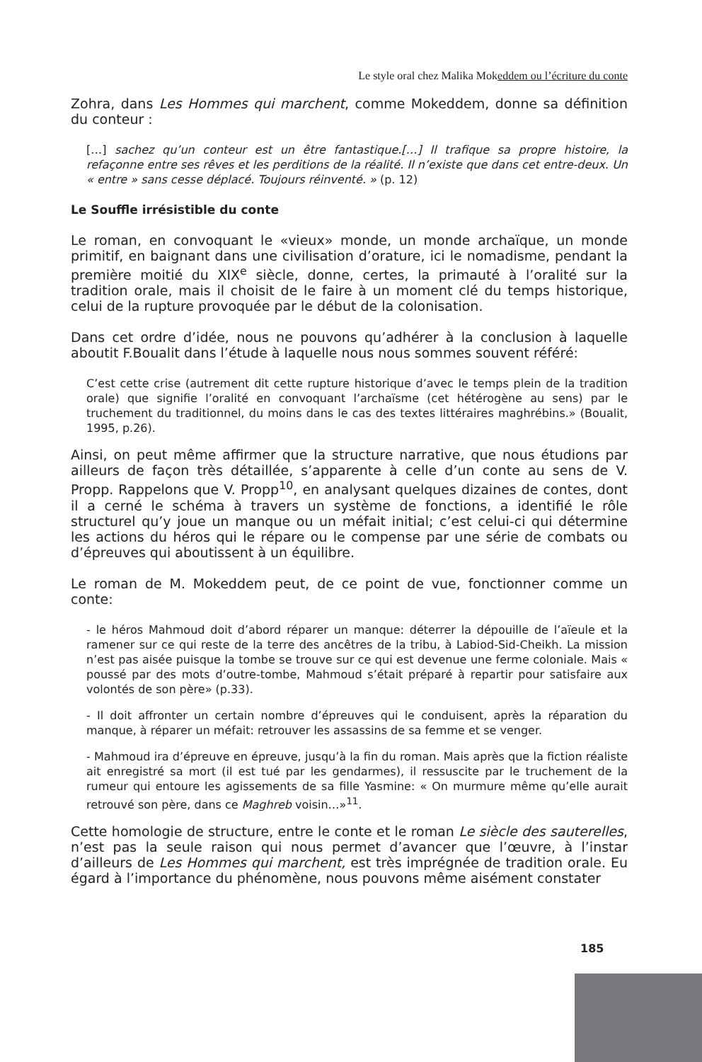Le style oral chez Malika Mokeddem ou l’écriture du conte
Zohra, dans Les Hommes qui marchent, comme Mokeddem, donne sa définition du conteur :
[…] sachez qu’un conteur est un être fantastique.[…] Il trafique sa propre histoire, la refaçonne entre ses rêves et les perditions de la réalité. Il n’existe que dans cet entre-deux. Un « entre » sans cesse déplacé. Toujours réinventé. » (p. 12)
Le Souffle irrésistible du conte
Le roman, en convoquant le «vieux» monde, un monde archaïque, un monde primitif, en baignant dans une civilisation d’orature, ici le nomadisme, pendant la première moitié du XIX<sup>e</sup> siècle, donne, certes, la primauté à l’oralité sur la tradition orale, mais il choisit de le faire à un moment clé du temps historique, celui de la rupture provoquée par le début de la colonisation.
Dans cet ordre d’idée, nous ne pouvons qu’adhérer à la conclusion à laquelle aboutit F.Boualit dans l’étude à laquelle nous nous sommes souvent référé:
C’est cette crise (autrement dit cette rupture historique d’avec le temps plein de la tradition orale) que signifie l’oralité en convoquant l’archaïsme (cet hétérogène au sens) par le truchement du traditionnel, du moins dans le cas des textes littéraires maghrébins.» (Boualit, 1995, p.26).
Ainsi, on peut même affirmer que la structure narrative, que nous étudions par ailleurs de façon très détaillée, s’apparente à celle d’un conte au sens de V. Propp. Rappelons que V. Propp<sup>10</sup>, en analysant quelques dizaines de contes, dont il a cerné le schéma à travers un système de fonctions, a identifié le rôle structurel qu’y joue un manque ou un méfait initial; c’est celui-ci qui détermine les actions du héros qui le répare ou le compense par une série de combats ou d’épreuves qui aboutissent à un équilibre.
Le roman de M. Mokeddem peut, de ce point de vue, fonctionner comme un conte:
- le héros Mahmoud doit d’abord réparer un manque: déterrer la dépouille de l’aïeule et la ramener sur ce qui reste de la terre des ancêtres de la tribu, à Labiod-Sid-Cheikh. La mission n’est pas aisée puisque la tombe se trouve sur ce qui est devenue une ferme coloniale. Mais « poussé par des mots d’outre-tombe, Mahmoud s’était préparé à repartir pour satisfaire aux volontés de son père» (p.33).
- Il doit affronter un certain nombre d’épreuves qui le conduisent, après la réparation du manque, à réparer un méfait: retrouver les assassins de sa femme et se venger.
- Mahmoud ira d’épreuve en épreuve, jusqu’à la fin du roman. Mais après que la fiction réaliste ait enregistré sa mort (il est tué par les gendarmes), il ressuscite par le truchement de la rumeur qui entoure les agissements de sa fille Yasmine: « On murmure même qu’elle aurait retrouvé son père, dans ce Maghreb voisin…»<sup>11</sup>.
Cette homologie de structure, entre le conte et le roman Le siècle des sauterelles, n’est pas la seule raison qui nous permet d’avancer que l’œuvre, à l’instar d’ailleurs de Les Hommes qui marchent, est très imprégnée de tradition orale. Eu égard à l’importance du phénomène, nous pouvons même aisément constater
185